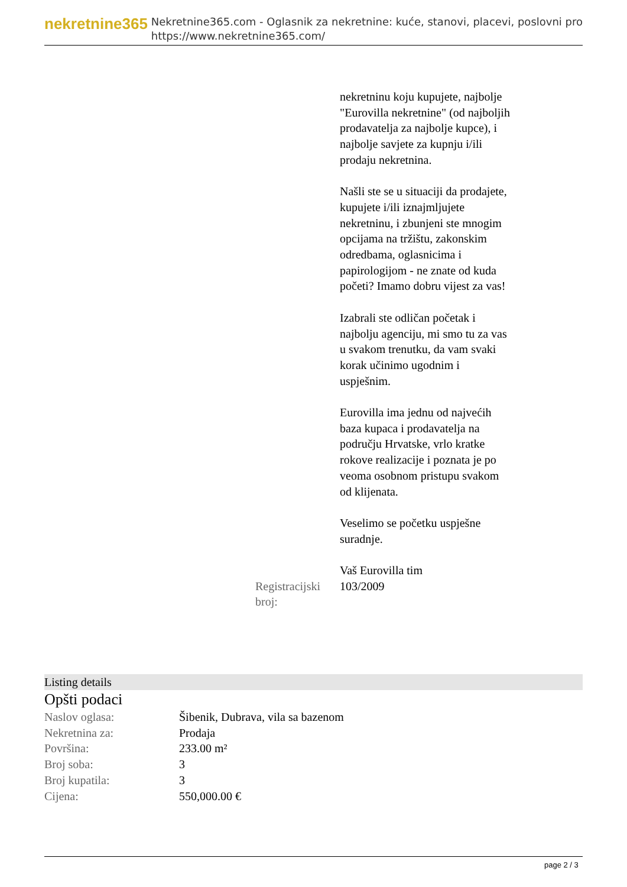nekretnine365
Nekretnine365.com - Oglasnik za nekretnine: kuće, stanovi, placevi, poslovni pro
https://www.nekretnine365.com/
nekretninu koju kupujete, najbolje "Eurovilla nekretnine" (od najboljih prodavatelja za najbolje kupce), i najbolje savjete za kupnju i/ili prodaju nekretnina.
Našli ste se u situaciji da prodajete, kupujete i/ili iznajmljujete nekretninu, i zbunjeni ste mnogim opcijama na tržištu, zakonskim odredbama, oglasnicima i papirologijom - ne znate od kuda početi? Imamo dobru vijest za vas!
Izabrali ste odličan početak i najbolju agenciju, mi smo tu za vas u svakom trenutku, da vam svaki korak učinimo ugodnim i uspješnim.
Eurovilla ima jednu od najvećih baza kupaca i prodavatelja na području Hrvatske, vrlo kratke rokove realizacije i poznata je po veoma osobnom pristupu svakom od klijenata.
Veselimo se početku uspješne suradnje.
Vaš Eurovilla tim
Registracijski broj:
103/2009
Listing details
Opšti podaci
| Naslov oglasa: | Šibenik, Dubrava, vila sa bazenom |
| Nekretnina za: | Prodaja |
| Površina: | 233.00 m² |
| Broj soba: | 3 |
| Broj kupatila: | 3 |
| Cijena: | 550,000.00 € |
page 2 / 3